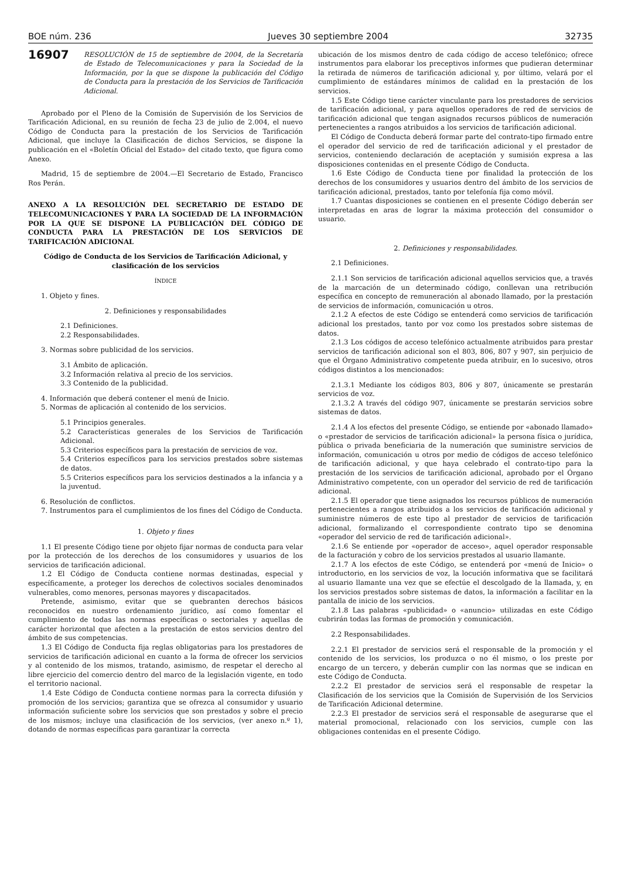BOE núm. 236 Jueves 30 septiembre 2004 32735
16907
RESOLUCIÓN de 15 de septiembre de 2004, de la Secretaría de Estado de Telecomunicaciones y para la Sociedad de la Información, por la que se dispone la publicación del Código de Conducta para la prestación de los Servicios de Tarificación Adicional.
Aprobado por el Pleno de la Comisión de Supervisión de los Servicios de Tarificación Adicional, en su reunión de fecha 23 de julio de 2.004, el nuevo Código de Conducta para la prestación de los Servicios de Tarificación Adicional, que incluye la Clasificación de dichos Servicios, se dispone la publicación en el «Boletín Oficial del Estado» del citado texto, que figura como Anexo.
Madrid, 15 de septiembre de 2004.—El Secretario de Estado, Francisco Ros Perán.
ANEXO A LA RESOLUCIÓN DEL SECRETARIO DE ESTADO DE TELECOMUNICACIONES Y PARA LA SOCIEDAD DE LA INFORMACIÓN POR LA QUE SE DISPONE LA PUBLICACIÓN DEL CÓDIGO DE CONDUCTA PARA LA PRESTACIÓN DE LOS SERVICIOS DE TARIFICACIÓN ADICIONAL
Código de Conducta de los Servicios de Tarificación Adicional, y clasificación de los servicios
ÍNDICE
1. Objeto y fines.
2. Definiciones y responsabilidades
2.1 Definiciones.
2.2 Responsabilidades.
3. Normas sobre publicidad de los servicios.
3.1 Ámbito de aplicación.
3.2 Información relativa al precio de los servicios.
3.3 Contenido de la publicidad.
4. Información que deberá contener el menú de Inicio.
5. Normas de aplicación al contenido de los servicios.
5.1 Principios generales.
5.2 Características generales de los Servicios de Tarificación Adicional.
5.3 Criterios específicos para la prestación de servicios de voz.
5.4 Criterios específicos para los servicios prestados sobre sistemas de datos.
5.5 Criterios específicos para los servicios destinados a la infancia y a la juventud.
6. Resolución de conflictos.
7. Instrumentos para el cumplimientos de los fines del Código de Conducta.
1. Objeto y fines
1.1 El presente Código tiene por objeto fijar normas de conducta para velar por la protección de los derechos de los consumidores y usuarios de los servicios de tarificación adicional.
1.2 El Código de Conducta contiene normas destinadas, especial y específicamente, a proteger los derechos de colectivos sociales denominados vulnerables, como menores, personas mayores y discapacitados.
Pretende, asimismo, evitar que se quebranten derechos básicos reconocidos en nuestro ordenamiento jurídico, así como fomentar el cumplimiento de todas las normas específicas o sectoriales y aquellas de carácter horizontal que afecten a la prestación de estos servicios dentro del ámbito de sus competencias.
1.3 El Código de Conducta fija reglas obligatorias para los prestadores de servicios de tarificación adicional en cuanto a la forma de ofrecer los servicios y al contenido de los mismos, tratando, asimismo, de respetar el derecho al libre ejercicio del comercio dentro del marco de la legislación vigente, en todo el territorio nacional.
1.4 Este Código de Conducta contiene normas para la correcta difusión y promoción de los servicios; garantiza que se ofrezca al consumidor y usuario información suficiente sobre los servicios que son prestados y sobre el precio de los mismos; incluye una clasificación de los servicios, (ver anexo n.º 1), dotando de normas específicas para garantizar la correcta
ubicación de los mismos dentro de cada código de acceso telefónico; ofrece instrumentos para elaborar los preceptivos informes que pudieran determinar la retirada de números de tarificación adicional y, por último, velará por el cumplimiento de estándares mínimos de calidad en la prestación de los servicios.
1.5 Este Código tiene carácter vinculante para los prestadores de servicios de tarificación adicional, y para aquellos operadores de red de servicios de tarificación adicional que tengan asignados recursos públicos de numeración pertenecientes a rangos atribuidos a los servicios de tarificación adicional.
El Código de Conducta deberá formar parte del contrato-tipo firmado entre el operador del servicio de red de tarificación adicional y el prestador de servicios, conteniendo declaración de aceptación y sumisión expresa a las disposiciones contenidas en el presente Código de Conducta.
1.6 Este Código de Conducta tiene por finalidad la protección de los derechos de los consumidores y usuarios dentro del ámbito de los servicios de tarificación adicional, prestados, tanto por telefonía fija como móvil.
1.7 Cuantas disposiciones se contienen en el presente Código deberán ser interpretadas en aras de lograr la máxima protección del consumidor o usuario.
2. Definiciones y responsabilidades.
2.1 Definiciones.
2.1.1 Son servicios de tarificación adicional aquellos servicios que, a través de la marcación de un determinado código, conllevan una retribución específica en concepto de remuneración al abonado llamado, por la prestación de servicios de información, comunicación u otros.
2.1.2 A efectos de este Código se entenderá como servicios de tarificación adicional los prestados, tanto por voz como los prestados sobre sistemas de datos.
2.1.3 Los códigos de acceso telefónico actualmente atribuidos para prestar servicios de tarificación adicional son el 803, 806, 807 y 907, sin perjuicio de que el Órgano Administrativo competente pueda atribuir, en lo sucesivo, otros códigos distintos a los mencionados:
2.1.3.1 Mediante los códigos 803, 806 y 807, únicamente se prestarán servicios de voz.
2.1.3.2 A través del código 907, únicamente se prestarán servicios sobre sistemas de datos.
2.1.4 A los efectos del presente Código, se entiende por «abonado llamado» o «prestador de servicios de tarificación adicional» la persona física o jurídica, pública o privada beneficiaria de la numeración que suministre servicios de información, comunicación u otros por medio de códigos de acceso telefónico de tarificación adicional, y que haya celebrado el contrato-tipo para la prestación de los servicios de tarificación adicional, aprobado por el Órgano Administrativo competente, con un operador del servicio de red de tarificación adicional.
2.1.5 El operador que tiene asignados los recursos públicos de numeración pertenecientes a rangos atribuidos a los servicios de tarificación adicional y suministre números de este tipo al prestador de servicios de tarificación adicional, formalizando el correspondiente contrato tipo se denomina «operador del servicio de red de tarificación adicional».
2.1.6 Se entiende por «operador de acceso», aquel operador responsable de la facturación y cobro de los servicios prestados al usuario llamante.
2.1.7 A los efectos de este Código, se entenderá por «menú de Inicio» o introductorio, en los servicios de voz, la locución informativa que se facilitará al usuario llamante una vez que se efectúe el descolgado de la llamada, y, en los servicios prestados sobre sistemas de datos, la información a facilitar en la pantalla de inicio de los servicios.
2.1.8 Las palabras «publicidad» o «anuncio» utilizadas en este Código cubrirán todas las formas de promoción y comunicación.
2.2 Responsabilidades.
2.2.1 El prestador de servicios será el responsable de la promoción y el contenido de los servicios, los produzca o no él mismo, o los preste por encargo de un tercero, y deberán cumplir con las normas que se indican en este Código de Conducta.
2.2.2 El prestador de servicios será el responsable de respetar la Clasificación de los servicios que la Comisión de Supervisión de los Servicios de Tarificación Adicional determine.
2.2.3 El prestador de servicios será el responsable de asegurarse que el material promocional, relacionado con los servicios, cumple con las obligaciones contenidas en el presente Código.